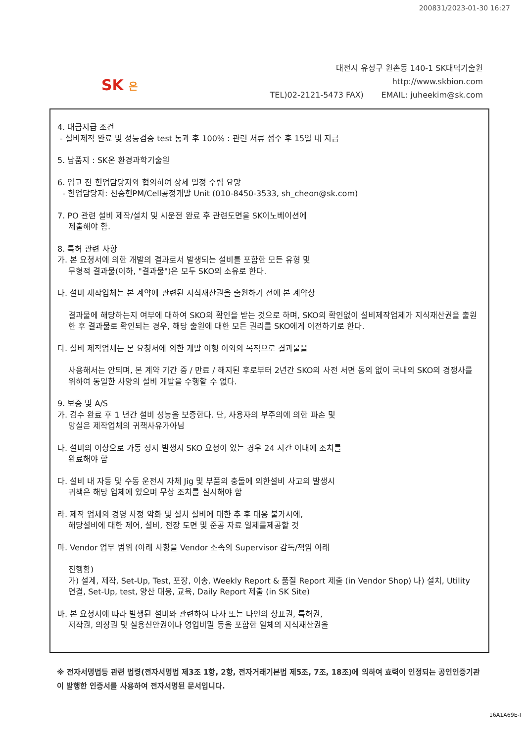200831/2023-01-30 16:27
SK 온
대전시 유성구 원촌동 140-1 SK대덕기술원
http://www.skbion.com
TEL)02-2121-5473 FAX) EMAIL: juheekim@sk.com
4. 대금지급 조건
- 설비제작 완료 및 성능검증 test 통과 후 100% : 관련 서류 접수 후 15일 내 지급
5. 납품지 : SK온 환경과학기술원
6. 입고 전 현업담당자와 협의하여 상세 일정 수립 요망
- 현업담당자: 천승현PM/Cell공정개발 Unit (010-8450-3533, sh_cheon@sk.com)
7. PO 관련 설비 제작/설치 및 시운전 완료 후 관련도면을 SK이노베이션에
제출해야 함.
8. 특허 관련 사항
가. 본 요청서에 의한 개발의 결과로서 발생되는 설비를 포함한 모든 유형 및
무형적 결과물(이하, "결과물")은 모두 SKO의 소유로 한다.
나. 설비 제작업체는 본 계약에 관련된 지식재산권을 출원하기 전에 본 계약상
결과물에 해당하는지 여부에 대하여 SKO의 확인을 받는 것으로 하며, SKO의 확인없이 설비제작업체가 지식재산권을 출원한 후 결과물로 확인되는 경우, 해당 출원에 대한 모든 권리를 SKO에게 이전하기로 한다.
다. 설비 제작업체는 본 요청서에 의한 개발 이행 이외의 목적으로 결과물을
사용해서는 안되며, 본 계약 기간 중 / 만료 / 해지된 후로부터 2년간 SKO의 사전 서면 동의 없이 국내외 SKO의 경쟁사를 위하여 동일한 사양의 설비 개발을 수행할 수 없다.
9. 보증 및 A/S
가. 검수 완료 후 1 년간 설비 성능을 보증한다. 단, 사용자의 부주의에 의한 파손 및
망실은 제작업체의 귀책사유가아님
나. 설비의 이상으로 가동 정지 발생시 SKO 요청이 있는 경우 24 시간 이내에 조치를
완료해야 함
다. 설비 내 자동 및 수동 운전시 자체 Jig 및 부품의 충돌에 의한설비 사고의 발생시
귀책은 해당 업체에 있으며 무상 조치를 실시해야 함
라. 제작 업체의 경영 사정 악화 및 설치 설비에 대한 추 후 대응 불가시에,
해당설비에 대한 제어, 설비, 전장 도면 및 준공 자료 일체를제공할 것
마. Vendor 업무 범위 (아래 사항을 Vendor 소속의 Supervisor 감독/책임 아래
진행함)
가) 설계, 제작, Set-Up, Test, 포장, 이송, Weekly Report & 품질 Report 제출 (in Vendor Shop) 나) 설치, Utility 연결, Set-Up, test, 양산 대응, 교육, Daily Report 제출 (in SK Site)
바. 본 요청서에 따라 발생된 설비와 관련하여 타사 또는 타인의 상표권, 특허권,
저작권, 의장권 및 실용신안권이나 영업비밀 등을 포함한 일체의 지식재산권을
※ 전자서명법등 관련 법령(전자서명법 제3조 1항, 2항, 전자거래기본법 제5조, 7조, 18조)에 의하여 효력이 인정되는 공인인증기관이 발행한 인증서를 사용하여 전자서명된 문서입니다.
16A1A69E-I